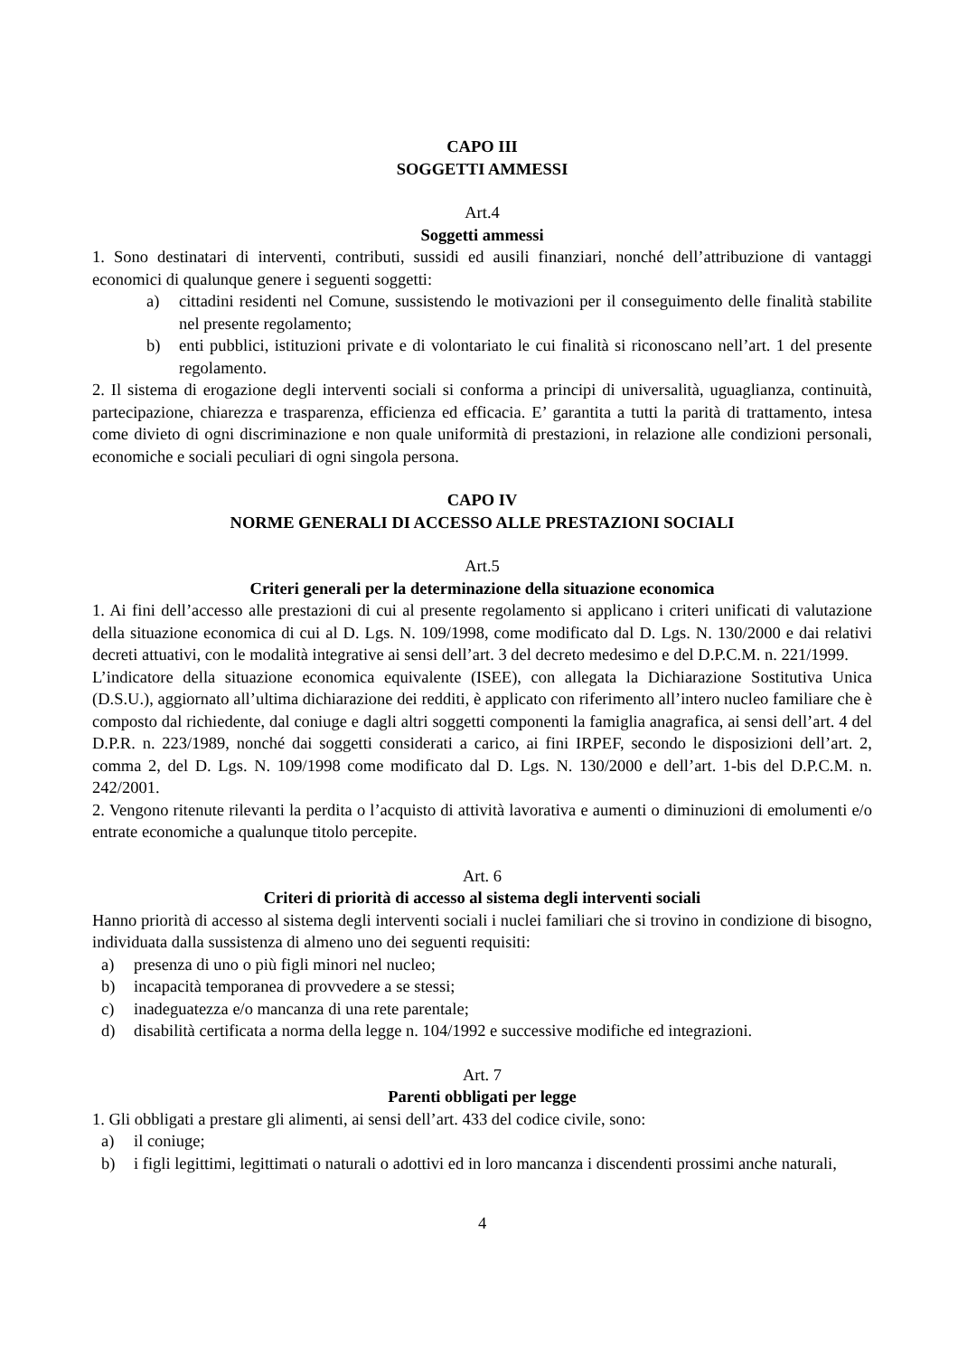CAPO III
SOGGETTI AMMESSI
Art.4
Soggetti ammessi
1. Sono destinatari di interventi, contributi, sussidi ed ausili finanziari, nonché dell’attribuzione di vantaggi economici di qualunque genere i seguenti soggetti:
a) cittadini residenti nel Comune, sussistendo le motivazioni per il conseguimento delle finalità stabilite nel presente regolamento;
b) enti pubblici, istituzioni private e di volontariato le cui finalità si riconoscano nell’art. 1 del presente regolamento.
2. Il sistema di erogazione degli interventi sociali si conforma a principi di universalità, uguaglianza, continuità, partecipazione, chiarezza e trasparenza, efficienza ed efficacia. E’ garantita a tutti la parità di trattamento, intesa come divieto di ogni discriminazione e non quale uniformità di prestazioni, in relazione alle condizioni personali, economiche e sociali peculiari di ogni singola persona.
CAPO IV
NORME GENERALI DI ACCESSO ALLE PRESTAZIONI SOCIALI
Art.5
Criteri generali per la determinazione della situazione economica
1. Ai fini dell’accesso alle prestazioni di cui al presente regolamento si applicano i criteri unificati di valutazione della situazione economica di cui al D. Lgs. N. 109/1998, come modificato dal D. Lgs. N. 130/2000 e dai relativi decreti attuativi, con le modalità integrative ai sensi dell’art. 3 del decreto medesimo e del D.P.C.M. n. 221/1999.
L’indicatore della situazione economica equivalente (ISEE), con allegata la Dichiarazione Sostitutiva Unica (D.S.U.), aggiornato all’ultima dichiarazione dei redditi, è applicato con riferimento all’intero nucleo familiare che è composto dal richiedente, dal coniuge e dagli altri soggetti componenti la famiglia anagrafica, ai sensi dell’art. 4 del D.P.R. n. 223/1989, nonché dai soggetti considerati a carico, ai fini IRPEF, secondo le disposizioni dell’art. 2, comma 2, del D. Lgs. N. 109/1998 come modificato dal D. Lgs. N. 130/2000 e dell’art. 1-bis del D.P.C.M. n. 242/2001.
2. Vengono ritenute rilevanti la perdita o l’acquisto di attività lavorativa e aumenti o diminuzioni di emolumenti e/o entrate economiche a qualunque titolo percepite.
Art. 6
Criteri di priorità di accesso al sistema degli interventi sociali
Hanno priorità di accesso al sistema degli interventi sociali i nuclei familiari che si trovino in condizione di bisogno, individuata dalla sussistenza di almeno uno dei seguenti requisiti:
a) presenza di uno o più figli minori nel nucleo;
b) incapacità temporanea di provvedere a se stessi;
c) inadeguatezza e/o mancanza di una rete parentale;
d) disabilità certificata a norma della legge n. 104/1992 e successive modifiche ed integrazioni.
Art. 7
Parenti obbligati per legge
1. Gli obbligati a prestare gli alimenti, ai sensi dell’art. 433 del codice civile, sono:
a) il coniuge;
b) i figli legittimi, legittimati o naturali o adottivi ed in loro mancanza i discendenti prossimi anche naturali,
4